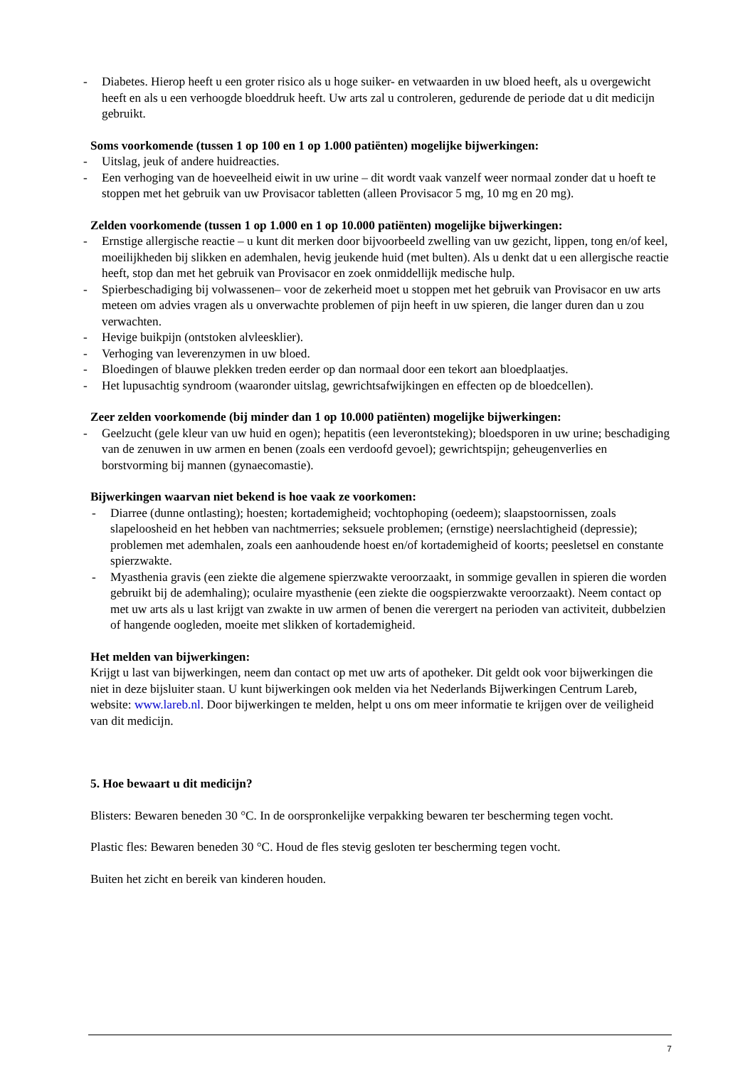- Diabetes. Hierop heeft u een groter risico als u hoge suiker- en vetwaarden in uw bloed heeft, als u overgewicht heeft en als u een verhoogde bloeddruk heeft. Uw arts zal u controleren, gedurende de periode dat u dit medicijn gebruikt.
Soms voorkomende (tussen 1 op 100 en 1 op 1.000 patiënten) mogelijke bijwerkingen:
- Uitslag, jeuk of andere huidreacties.
- Een verhoging van de hoeveelheid eiwit in uw urine – dit wordt vaak vanzelf weer normaal zonder dat u hoeft te stoppen met het gebruik van uw Provisacor tabletten (alleen Provisacor 5 mg, 10 mg en 20 mg).
Zelden voorkomende (tussen 1 op 1.000 en 1 op 10.000 patiënten) mogelijke bijwerkingen:
- Ernstige allergische reactie – u kunt dit merken door bijvoorbeeld zwelling van uw gezicht, lippen, tong en/of keel, moeilijkheden bij slikken en ademhalen, hevig jeukende huid (met bulten). Als u denkt dat u een allergische reactie heeft, stop dan met het gebruik van Provisacor en zoek onmiddellijk medische hulp.
- Spierbeschadiging bij volwassenen– voor de zekerheid moet u stoppen met het gebruik van Provisacor en uw arts meteen om advies vragen als u onverwachte problemen of pijn heeft in uw spieren, die langer duren dan u zou verwachten.
- Hevige buikpijn (ontstoken alvleesklier).
- Verhoging van leverenzymen in uw bloed.
- Bloedingen of blauwe plekken treden eerder op dan normaal door een tekort aan bloedplaatjes.
- Het lupusachtig syndroom (waaronder uitslag, gewrichtsafwijkingen en effecten op de bloedcellen).
Zeer zelden voorkomende (bij minder dan 1 op 10.000 patiënten) mogelijke bijwerkingen:
- Geelzucht (gele kleur van uw huid en ogen); hepatitis (een leverontsteking); bloedsporen in uw urine; beschadiging van de zenuwen in uw armen en benen (zoals een verdoofd gevoel); gewrichtspijn; geheugenverlies en borstvorming bij mannen (gynaecomastie).
Bijwerkingen waarvan niet bekend is hoe vaak ze voorkomen:
- Diarree (dunne ontlasting); hoesten; kortademigheid; vochtophoping (oedeem); slaapstoornissen, zoals slapeloosheid en het hebben van nachtmerries; seksuele problemen; (ernstige) neerslachtigheid (depressie); problemen met ademhalen, zoals een aanhoudende hoest en/of kortademigheid of koorts; peesletsel en constante spierzwakte.
- Myasthenia gravis (een ziekte die algemene spierzwakte veroorzaakt, in sommige gevallen in spieren die worden gebruikt bij de ademhaling); oculaire myasthenie (een ziekte die oogspierzwakte veroorzaakt). Neem contact op met uw arts als u last krijgt van zwakte in uw armen of benen die verergert na perioden van activiteit, dubbelzien of hangende oogleden, moeite met slikken of kortademigheid.
Het melden van bijwerkingen:
Krijgt u last van bijwerkingen, neem dan contact op met uw arts of apotheker. Dit geldt ook voor bijwerkingen die niet in deze bijsluiter staan. U kunt bijwerkingen ook melden via het Nederlands Bijwerkingen Centrum Lareb, website: www.lareb.nl. Door bijwerkingen te melden, helpt u ons om meer informatie te krijgen over de veiligheid van dit medicijn.
5. Hoe bewaart u dit medicijn?
Blisters: Bewaren beneden 30 °C. In de oorspronkelijke verpakking bewaren ter bescherming tegen vocht.
Plastic fles: Bewaren beneden 30 °C. Houd de fles stevig gesloten ter bescherming tegen vocht.
Buiten het zicht en bereik van kinderen houden.
7